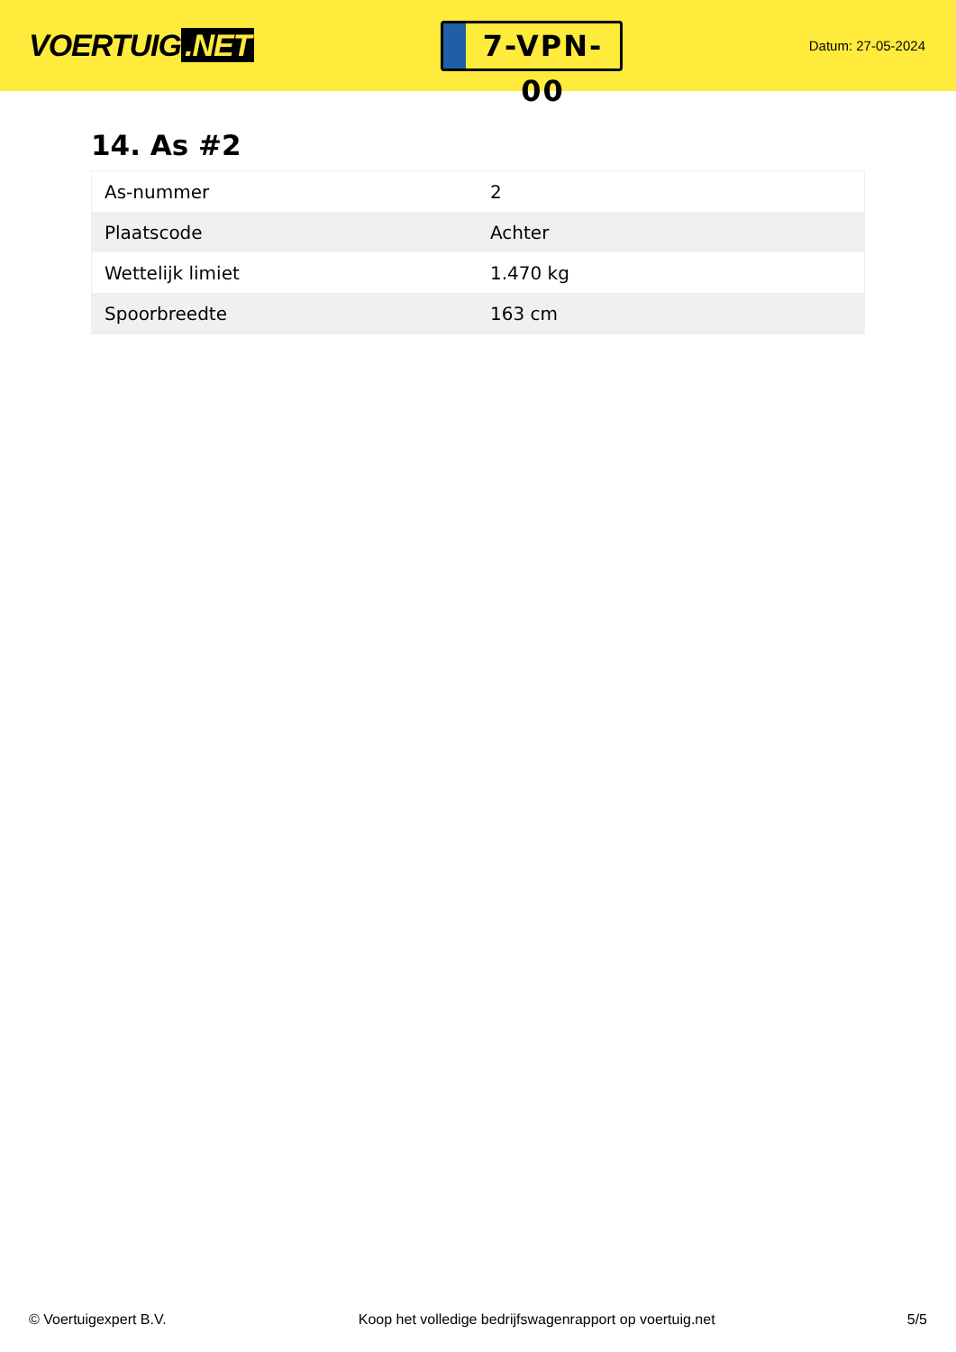VOERTUIG.NET
7-VPN-00
Datum: 27-05-2024
14. As #2
| As-nummer | 2 |
| Plaatscode | Achter |
| Wettelijk limiet | 1.470 kg |
| Spoorbreedte | 163 cm |
© Voertuigexpert B.V. Koop het volledige bedrijfswagenrapport op voertuig.net 5/5